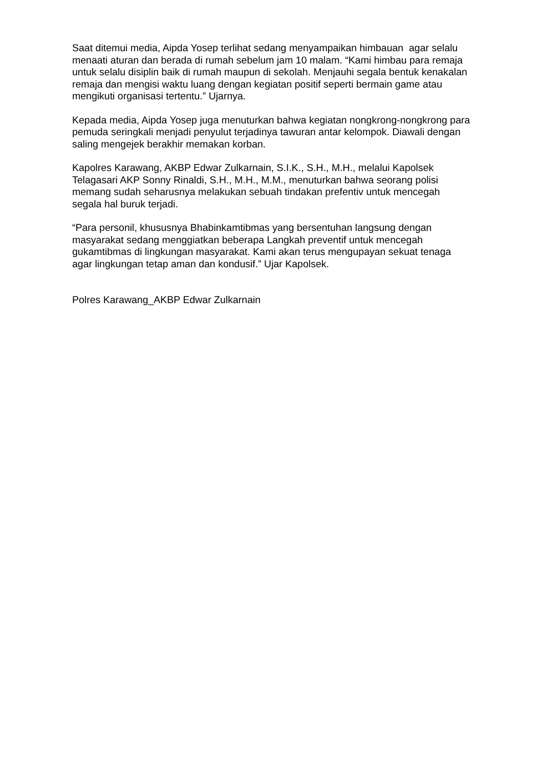Saat ditemui media, Aipda Yosep terlihat sedang menyampaikan himbauan agar selalu menaati aturan dan berada di rumah sebelum jam 10 malam. “Kami himbau para remaja untuk selalu disiplin baik di rumah maupun di sekolah. Menjauhi segala bentuk kenakalan remaja dan mengisi waktu luang dengan kegiatan positif seperti bermain game atau mengikuti organisasi tertentu.” Ujarnya.
Kepada media, Aipda Yosep juga menuturkan bahwa kegiatan nongkrong-nongkrong para pemuda seringkali menjadi penyulut terjadinya tawuran antar kelompok. Diawali dengan saling mengejek berakhir memakan korban.
Kapolres Karawang, AKBP Edwar Zulkarnain, S.I.K., S.H., M.H., melalui Kapolsek Telagasari AKP Sonny Rinaldi, S.H., M.H., M.M., menuturkan bahwa seorang polisi memang sudah seharusnya melakukan sebuah tindakan prefentiv untuk mencegah segala hal buruk terjadi.
“Para personil, khususnya Bhabinkamtibmas yang bersentuhan langsung dengan masyarakat sedang menggiatkan beberapa Langkah preventif untuk mencegah gukamtibmas di lingkungan masyarakat. Kami akan terus mengupayan sekuat tenaga agar lingkungan tetap aman dan kondusif.” Ujar Kapolsek.
Polres Karawang_AKBP Edwar Zulkarnain